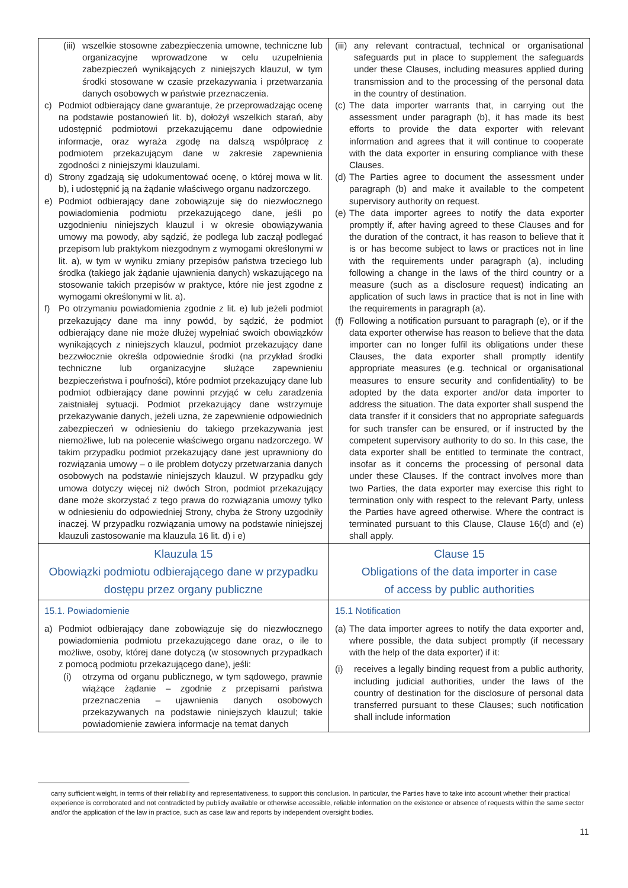| (iii) wszelkie stosowne zabezpieczenia umowne, techniczne lub organizacyjne wprowadzone w celu uzupełnienia zabezpieczeń wynikających z niniejszych klauzul, w tym środki stosowane w czasie przekazywania i przetwarzania danych osobowych w państwie przeznaczenia. c) Podmiot odbierający dane gwarantuje, że przeprowadzając ocenę na podstawie postanowień lit. b), dołożył wszelkich starań, aby udostępnić podmiotowi przekazującemu dane odpowiednie informacje, oraz wyraża zgodę na dalszą współpracę z podmiotem przekazującym dane w zakresie zapewnienia zgodności z niniejszymi klauzulami. d) Strony zgadzają się udokumentować ocenę, o której mowa w lit. b), i udostępnić ją na żądanie właściwego organu nadzorczego. e) Podmiot odbierający dane zobowiązuje się do niezwłocznego powiadomienia podmiotu przekazującego dane, jeśli po uzgodnieniu niniejszych klauzul i w okresie obowiązywania umowy ma powody, aby sądzić, że podlega lub zaczął podlegać przepisom lub praktykom niezgodnym z wymogami określonymi w lit. a), w tym w wyniku zmiany przepisów państwa trzeciego lub środka (takiego jak żądanie ujawnienia danych) wskazującego na stosowanie takich przepisów w praktyce, które nie jest zgodne z wymogami określonymi w lit. a). f) Po otrzymaniu powiadomienia zgodnie z lit. e) lub jeżeli podmiot przekazujący dane ma inny powód, by sądzić, że podmiot odbierający dane nie może dłużej wypełniać swoich obowiązków wynikających z niniejszych klauzul, podmiot przekazujący dane bezzwłocznie określa odpowiednie środki (na przykład środki techniczne lub organizacyjne służące zapewnieniu bezpieczeństwa i poufności), które podmiot przekazujący dane lub podmiot odbierający dane powinni przyjąć w celu zaradzenia zaistniałej sytuacji. Podmiot przekazujący dane wstrzymuje przekazywanie danych, jeżeli uzna, że zapewnienie odpowiednich zabezpieczeń w odniesieniu do takiego przekazywania jest niemożliwe, lub na polecenie właściwego organu nadzorczego. W takim przypadku podmiot przekazujący dane jest uprawniony do rozwiązania umowy – o ile problem dotyczy przetwarzania danych osobowych na podstawie niniejszych klauzul. W przypadku gdy umowa dotyczy więcej niż dwóch Stron, podmiot przekazujący dane może skorzystać z tego prawa do rozwiązania umowy tylko w odniesieniu do odpowiedniej Strony, chyba że Strony uzgodniły inaczej. W przypadku rozwiązania umowy na podstawie niniejszej klauzuli zastosowanie ma klauzula 16 lit. d) i e) | (iii) any relevant contractual, technical or organisational safeguards put in place to supplement the safeguards under these Clauses, including measures applied during transmission and to the processing of the personal data in the country of destination. (c) The data importer warrants that, in carrying out the assessment under paragraph (b), it has made its best efforts to provide the data exporter with relevant information and agrees that it will continue to cooperate with the data exporter in ensuring compliance with these Clauses. (d) The Parties agree to document the assessment under paragraph (b) and make it available to the competent supervisory authority on request. (e) The data importer agrees to notify the data exporter promptly if, after having agreed to these Clauses and for the duration of the contract, it has reason to believe that it is or has become subject to laws or practices not in line with the requirements under paragraph (a), including following a change in the laws of the third country or a measure (such as a disclosure request) indicating an application of such laws in practice that is not in line with the requirements in paragraph (a). (f) Following a notification pursuant to paragraph (e), or if the data exporter otherwise has reason to believe that the data importer can no longer fulfil its obligations under these Clauses, the data exporter shall promptly identify appropriate measures (e.g. technical or organisational measures to ensure security and confidentiality) to be adopted by the data exporter and/or data importer to address the situation. The data exporter shall suspend the data transfer if it considers that no appropriate safeguards for such transfer can be ensured, or if instructed by the competent supervisory authority to do so. In this case, the data exporter shall be entitled to terminate the contract, insofar as it concerns the processing of personal data under these Clauses. If the contract involves more than two Parties, the data exporter may exercise this right to termination only with respect to the relevant Party, unless the Parties have agreed otherwise. Where the contract is terminated pursuant to this Clause, Clause 16(d) and (e) shall apply. |
| Klauzula 15 Obowiązki podmiotu odbierającego dane w przypadku dostępu przez organy publiczne | Clause 15 Obligations of the data importer in case of access by public authorities |
| 15.1. Powiadomienie a) Podmiot odbierający dane zobowiązuje się do niezwłocznego powiadomienia podmiotu przekazującego dane oraz, o ile to możliwe, osoby, której dane dotyczą (w stosownych przypadkach z pomocą podmiotu przekazującego dane), jeśli: (i) otrzyma od organu publicznego, w tym sądowego, prawnie wiążące żądanie – zgodnie z przepisami państwa przeznaczenia – ujawnienia danych osobowych przekazywanych na podstawie niniejszych klauzul; takie powiadomienie zawiera informacje na temat danych | 15.1 Notification (a) The data importer agrees to notify the data exporter and, where possible, the data subject promptly (if necessary with the help of the data exporter) if it: (i) receives a legally binding request from a public authority, including judicial authorities, under the laws of the country of destination for the disclosure of personal data transferred pursuant to these Clauses; such notification shall include information |
carry sufficient weight, in terms of their reliability and representativeness, to support this conclusion. In particular, the Parties have to take into account whether their practical experience is corroborated and not contradicted by publicly available or otherwise accessible, reliable information on the existence or absence of requests within the same sector and/or the application of the law in practice, such as case law and reports by independent oversight bodies.
11